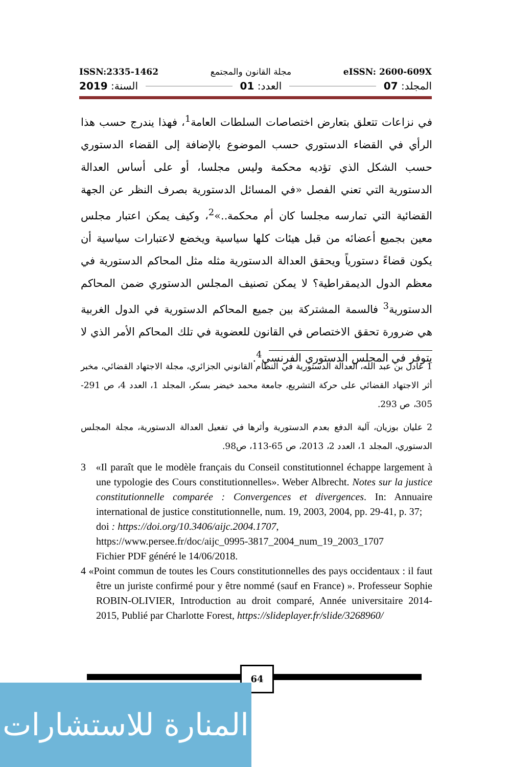ISSN:2335-1462 مجلة القانون والمجتمع eISSN: 2600-609X
المجلد: 07 العدد: 01 السنة: 2019
في نزاعات تتعلق بتعارض اختصاصات السلطات العامة<sup>1</sup>، فهذا يندرج حسب هذا الرأي في القضاء الدستوري حسب الموضوع بالإضافة إلى القضاء الدستوري حسب الشكل الذي تؤديه محكمة وليس مجلسا، أو على أساس العدالة الدستورية التي تعني الفصل «في المسائل الدستورية بصرف النظر عن الجهة القضائية التي تمارسه مجلسا كان أم محكمة..»<sup>2</sup>، وكيف يمكن اعتبار مجلس معين بجميع أعضائه من قبل هيئات كلها سياسية ويخضع لاعتبارات سياسية أن يكون قضاءً دستورياً ويحقق العدالة الدستورية مثله مثل المحاكم الدستورية في معظم الدول الديمقراطية؟ لا يمكن تصنيف المجلس الدستوري ضمن المحاكم الدستورية<sup>3</sup> فالسمة المشتركة بين جميع المحاكم الدستورية في الدول الغربية هي ضرورة تحقق الاختصاص في القانون للعضوية في تلك المحاكم الأمر الذي لا يتوفر في المجلس الدستوري الفرنسي<sup>4</sup>.
1 عادل بن عبد الله، العدالة الدستورية في النظام القانوني الجزائري، مجلة الاجتهاد القضائي، مخبر أثر الاجتهاد القضائي على حركة التشريع، جامعة محمد خيضر بسكر، المجلد 1، العدد 4، ص 291-305، ص 293.
2 عليان بوزيان، آلية الدفع بعدم الدستورية وأثرها في تفعيل العدالة الدستورية، مجلة المجلس الدستوري، المجلد 1، العدد 2، 2013، ص 65-113، ص98.
3 «Il paraît que le modèle français du Conseil constitutionnel échappe largement à une typologie des Cours constitutionnelles». Weber Albrecht. Notes sur la justice constitutionnelle comparée : Convergences et divergences. In: Annuaire international de justice constitutionnelle, num. 19, 2003, 2004, pp. 29-41, p. 37;
doi : https://doi.org/10.3406/aijc.2004.1707,
https://www.persee.fr/doc/aijc_0995-3817_2004_num_19_2003_1707
Fichier PDF généré le 14/06/2018.
4 «Point commun de toutes les Cours constitutionnelles des pays occidentaux : il faut être un juriste confirmé pour y être nommé (sauf en France) ». Professeur Sophie ROBIN-OLIVIER, Introduction au droit comparé, Année universitaire 2014-2015, Publié par Charlotte Forest, https://slideplayer.fr/slide/3268960/
64
المنارة للاستشارات